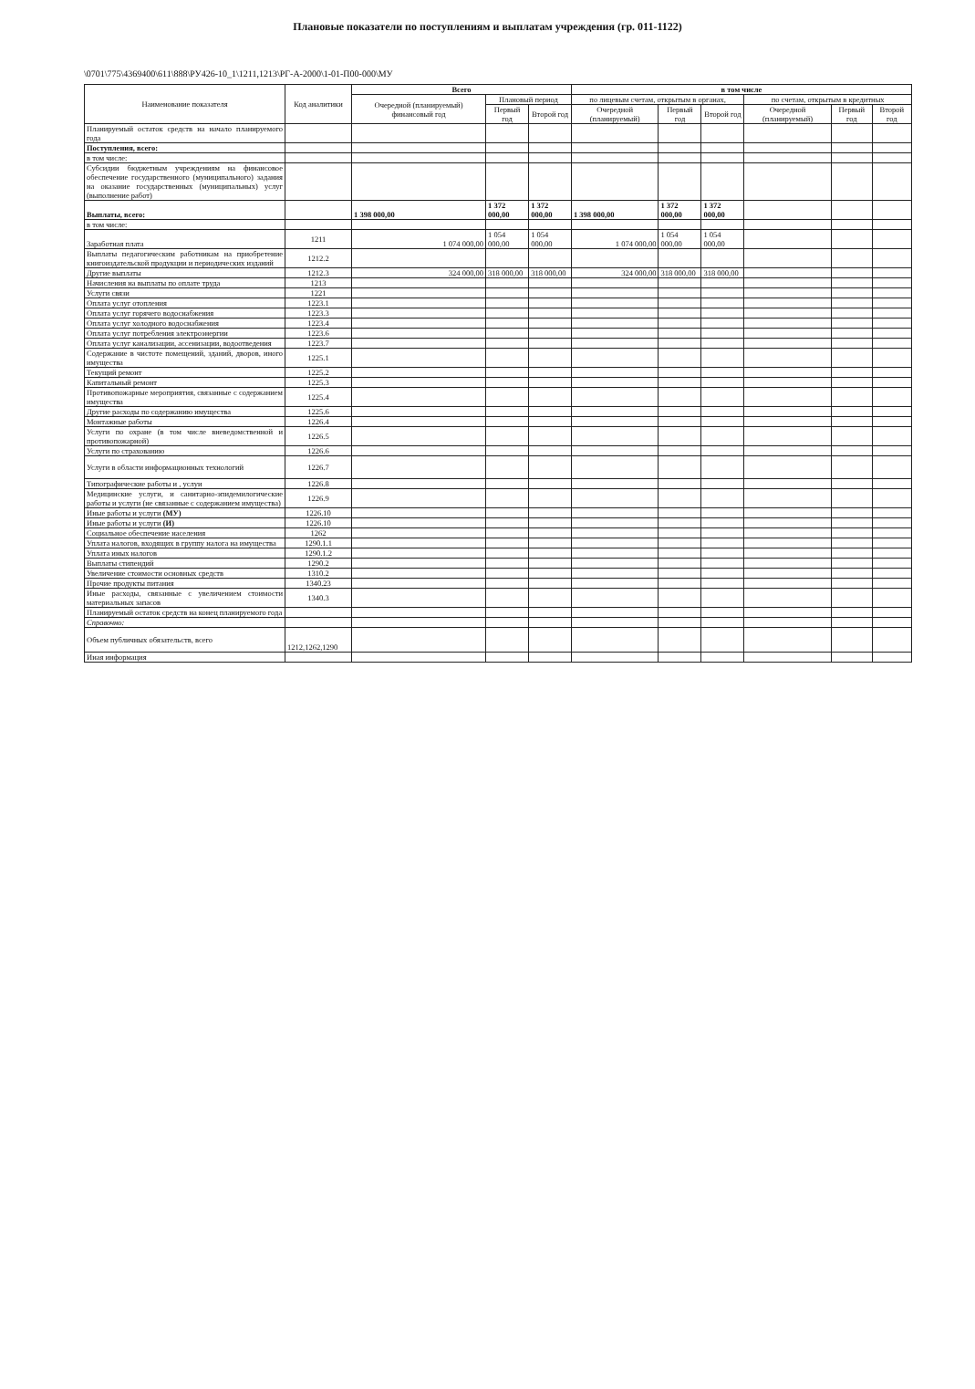Плановые показатели по поступлениям и выплатам учреждения (гр. 011-1122)
\0701\775\4369400\611\888\РУ426-10_1\1211,1213\РГ-А-2000\1-01-П00-000\МУ
| Наименование показателя | Код аналитики | Всего | | | в том числе | | | | | |
| --- | --- | --- | --- | --- | --- | --- | --- | --- | --- | --- |
| | | Очередной (планируемый) финансовый год | Плановый период | | по лицевым счетам, открытым в органах, | | | по счетам, открытым в кредитных | | |
| | | | Первый год | Второй год | Очередной (планируемый) | Первый год | Второй год | Очередной (планируемый) | Первый год | Второй год |
| Планируемый остаток средств на начало планируемого года | | | | | | | | | | |
| Поступления, всего: | | | | | | | | | | |
| в том числе: | | | | | | | | | | |
| Субсидии бюджетным учреждениям на финансовое обеспечение государственного (муниципального) задания на оказание государственных (муниципальных) услуг (выполнение работ) | | | | | | | | | | |
| Выплаты, всего: | | 1 398 000,00 | 1 372 000,00 | 1 372 000,00 | 1 398 000,00 | 1 372 000,00 | 1 372 000,00 | | | |
| в том числе: | | | | | | | | | | |
| Заработная плата | 1211 | 1 074 000,00 | 1 054 000,00 | 1 054 000,00 | 1 074 000,00 | 1 054 000,00 | 1 054 000,00 | | | |
| Выплаты педагогическим работникам на приобретение книгоиздательской продукции и периодических изданий | 1212.2 | | | | | | | | | |
| Другие выплаты | 1212.3 | 324 000,00 | 318 000,00 | 318 000,00 | 324 000,00 | 318 000,00 | 318 000,00 | | | |
| Начисления на выплаты по оплате труда | 1213 | | | | | | | | | |
| Услуги связи | 1221 | | | | | | | | | |
| Оплата услуг отопления | 1223.1 | | | | | | | | | |
| Оплата услуг горячего водоснабжения | 1223.3 | | | | | | | | | |
| Оплата услуг холодного водоснабжения | 1223.4 | | | | | | | | | |
| Оплата услуг потребления электроэнергии | 1223.6 | | | | | | | | | |
| Оплата услуг канализации, ассенизации, водоотведения | 1223.7 | | | | | | | | | |
| Содержание в чистоте помещений, зданий, дворов, иного имущества | 1225.1 | | | | | | | | | |
| Текущий ремонт | 1225.2 | | | | | | | | | |
| Капитальный ремонт | 1225.3 | | | | | | | | | |
| Противопожарные мероприятия, связанные с содержанием имущества | 1225.4 | | | | | | | | | |
| Другие расходы по содержанию имущества | 1225.6 | | | | | | | | | |
| Монтажные работы | 1226.4 | | | | | | | | | |
| Услуги по охране (в том числе вневедомственной и противопожарной) | 1226.5 | | | | | | | | | |
| Услуги по страхованию | 1226.6 | | | | | | | | | |
| Услуги в области информационных технологий | 1226.7 | | | | | | | | | |
| Типографические работы и , услуи | 1226.8 | | | | | | | | | |
| Медицинские услуги, и санитарно-эпидемилогические работы и услуги (не связанные с содержанием имущества) | 1226.9 | | | | | | | | | |
| Иные работы и услуги (МУ) | 1226.10 | | | | | | | | | |
| Иные работы и услуги (И) | 1226.10 | | | | | | | | | |
| Социальное обеспечение населения | 1262 | | | | | | | | | |
| Уплата налогов, входящих в группу налога на имущества | 1290.1.1 | | | | | | | | | |
| Уплата иных налогов | 1290.1.2 | | | | | | | | | |
| Выплаты стипендий | 1290.2 | | | | | | | | | |
| Увеличение стоимости основных средств | 1310.2 | | | | | | | | | |
| Прочие продукты питания | 1340.23 | | | | | | | | | |
| Иные расходы, связанные с увеличением стоимости материальных запасов | 1340.3 | | | | | | | | | |
| Планируемый остаток средств на конец планируемого года | | | | | | | | | | |
| Справочно: | | | | | | | | | | |
| Объем публичных обязательств, всего | 1212,1262,1290 | | | | | | | | | |
| Иная информация | | | | | | | | | | |